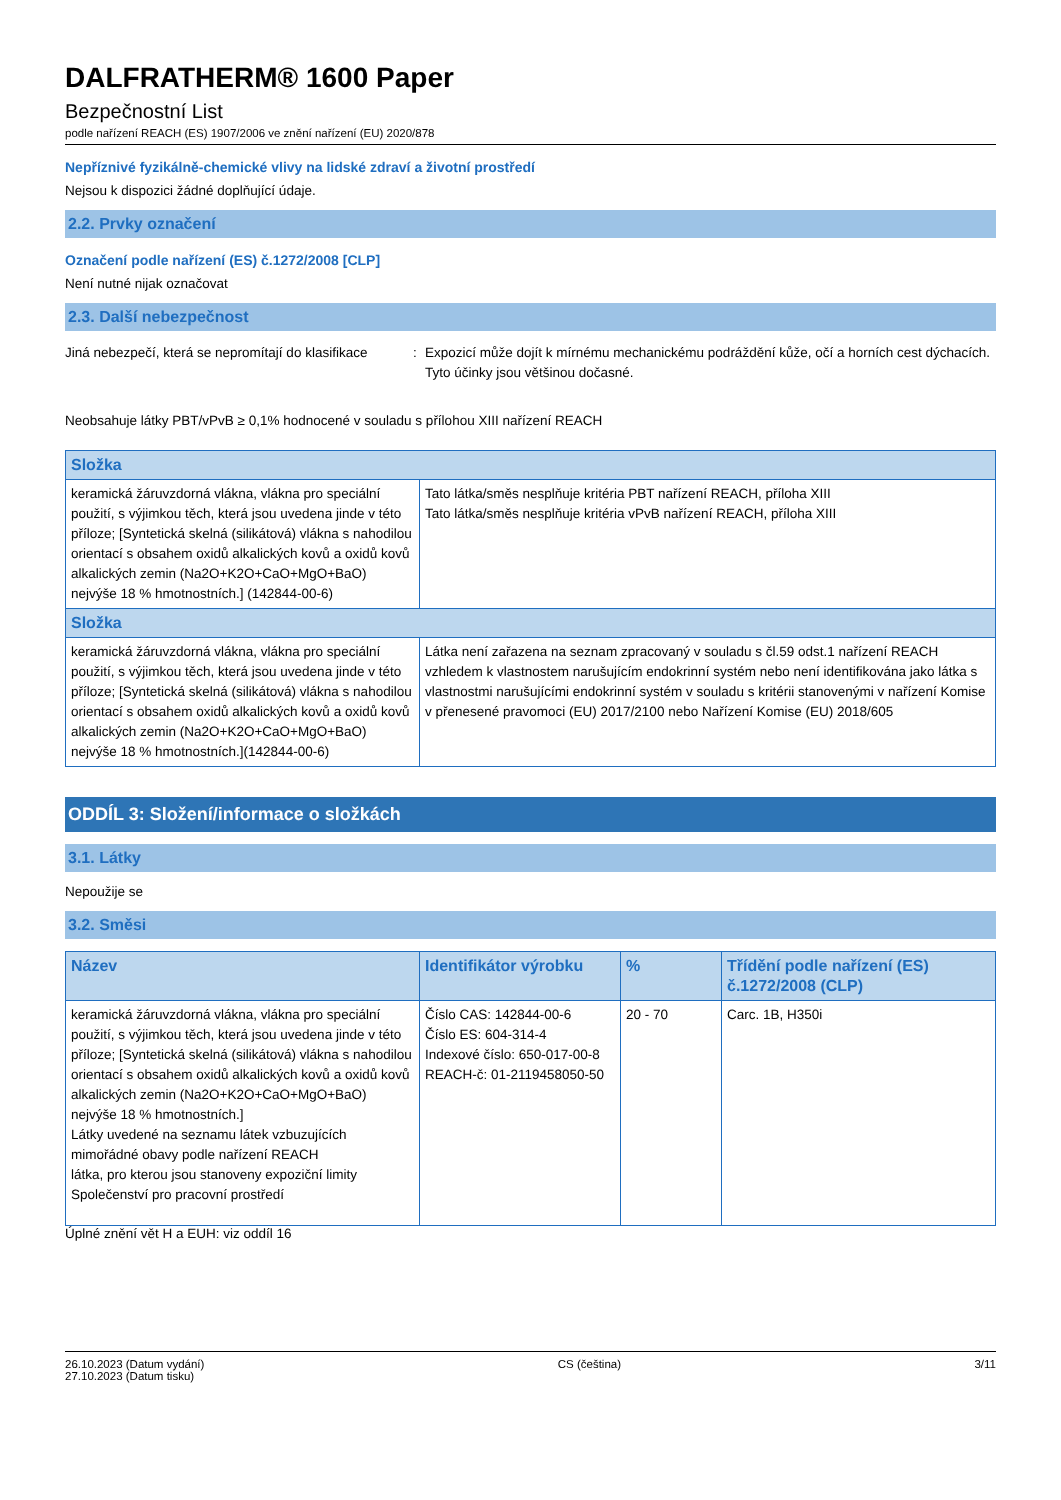DALFRATHERM® 1600 Paper
Bezpečnostní List
podle nařízení REACH (ES) 1907/2006 ve znění nařízení (EU) 2020/878
Nepříznivé fyzikálně-chemické vlivy na lidské zdraví a životní prostředí
Nejsou k dispozici žádné doplňující údaje.
2.2. Prvky označení
Označení podle nařízení (ES) č.1272/2008 [CLP]
Není nutné nijak označovat
2.3. Další nebezpečnost
Jiná nebezpečí, která se nepromítají do klasifikace
: Expozicí může dojít k mírnému mechanickému podráždění kůže, očí a horních cest dýchacích. Tyto účinky jsou většinou dočasné.
Neobsahuje látky PBT/vPvB ≥ 0,1% hodnocené v souladu s přílohou XIII nařízení REACH
| Složka | |
| --- | --- |
| keramická žáruvzdorná vlákna, vlákna pro speciální použití, s výjimkou těch, která jsou uvedena jinde v této příloze; [Syntetická skelná (silikátová) vlákna s nahodilou orientací s obsahem oxidů alkalických kovů a oxidů kovů alkalických zemin (Na2O+K2O+CaO+MgO+BaO) nejvýše 18 % hmotnostních.] (142844-00-6) | Tato látka/směs nesplňuje kritéria PBT nařízení REACH, příloha XIII Tato látka/směs nesplňuje kritéria vPvB nařízení REACH, příloha XIII |
| Složka | |
| keramická žáruvzdorná vlákna, vlákna pro speciální použití, s výjimkou těch, která jsou uvedena jinde v této příloze; [Syntetická skelná (silikátová) vlákna s nahodilou orientací s obsahem oxidů alkalických kovů a oxidů kovů alkalických zemin (Na2O+K2O+CaO+MgO+BaO) nejvýše 18 % hmotnostních.](142844-00-6) | Látka není zařazena na seznam zpracovaný v souladu s čl.59 odst.1 nařízení REACH vzhledem k vlastnostem narušujícím endokrinní systém nebo není identifikována jako látka s vlastnostmi narušujícími endokrinní systém v souladu s kritérii stanovenými v nařízení Komise v přenesené pravomoci (EU) 2017/2100 nebo Nařízení Komise (EU) 2018/605 |
ODDÍL 3: Složení/informace o složkách
3.1. Látky
Nepoužije se
3.2. Směsi
| Název | Identifikátor výrobku | % | Třídění podle nařízení (ES) č.1272/2008 (CLP) |
| --- | --- | --- | --- |
| keramická žáruvzdorná vlákna, vlákna pro speciální použití, s výjimkou těch, která jsou uvedena jinde v této příloze; [Syntetická skelná (silikátová) vlákna s nahodilou orientací s obsahem oxidů alkalických kovů a oxidů kovů alkalických zemin (Na2O+K2O+CaO+MgO+BaO) nejvýše 18 % hmotnostních.] Látky uvedené na seznamu látek vzbuzujících mimořádné obavy podle nařízení REACH látka, pro kterou jsou stanoveny expoziční limity Společenství pro pracovní prostředí | Číslo CAS: 142844-00-6 Číslo ES: 604-314-4 Indexové číslo: 650-017-00-8 REACH-č: 01-2119458050-50 | 20 - 70 | Carc. 1B, H350i |
Úplné znění vět H a EUH: viz oddíl 16
26.10.2023 (Datum vydání)
27.10.2023 (Datum tisku)
CS (čeština) 3/11